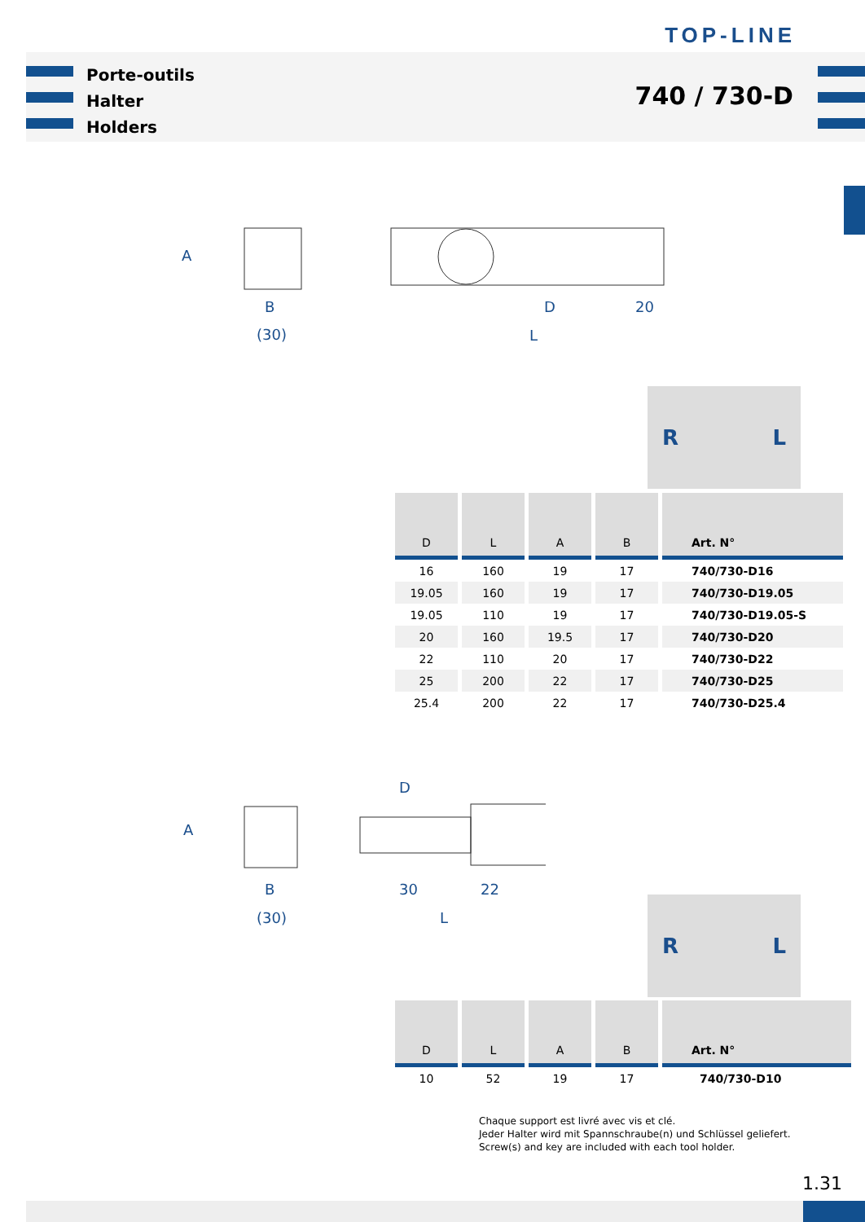TOP-LINE
Porte-outils
Halter
Holders
740 / 730-D
A
B
(30)
D
20
L
R L
| D | L | A | B | Art. N° |
| --- | --- | --- | --- | --- |
| 16 | 160 | 19 | 17 | 740/730-D16 |
| 19.05 | 160 | 19 | 17 | 740/730-D19.05 |
| 19.05 | 110 | 19 | 17 | 740/730-D19.05-S |
| 20 | 160 | 19.5 | 17 | 740/730-D20 |
| 22 | 110 | 20 | 17 | 740/730-D22 |
| 25 | 200 | 22 | 17 | 740/730-D25 |
| 25.4 | 200 | 22 | 17 | 740/730-D25.4 |
A
D
B
30
22
(30)
L
R L
| D | L | A | B | Art. N° |
| --- | --- | --- | --- | --- |
| 10 | 52 | 19 | 17 | 740/730-D10 |
Chaque support est livré avec vis et clé.
Jeder Halter wird mit Spannschraube(n) und Schlüssel geliefert.
Screw(s) and key are included with each tool holder.
1.31